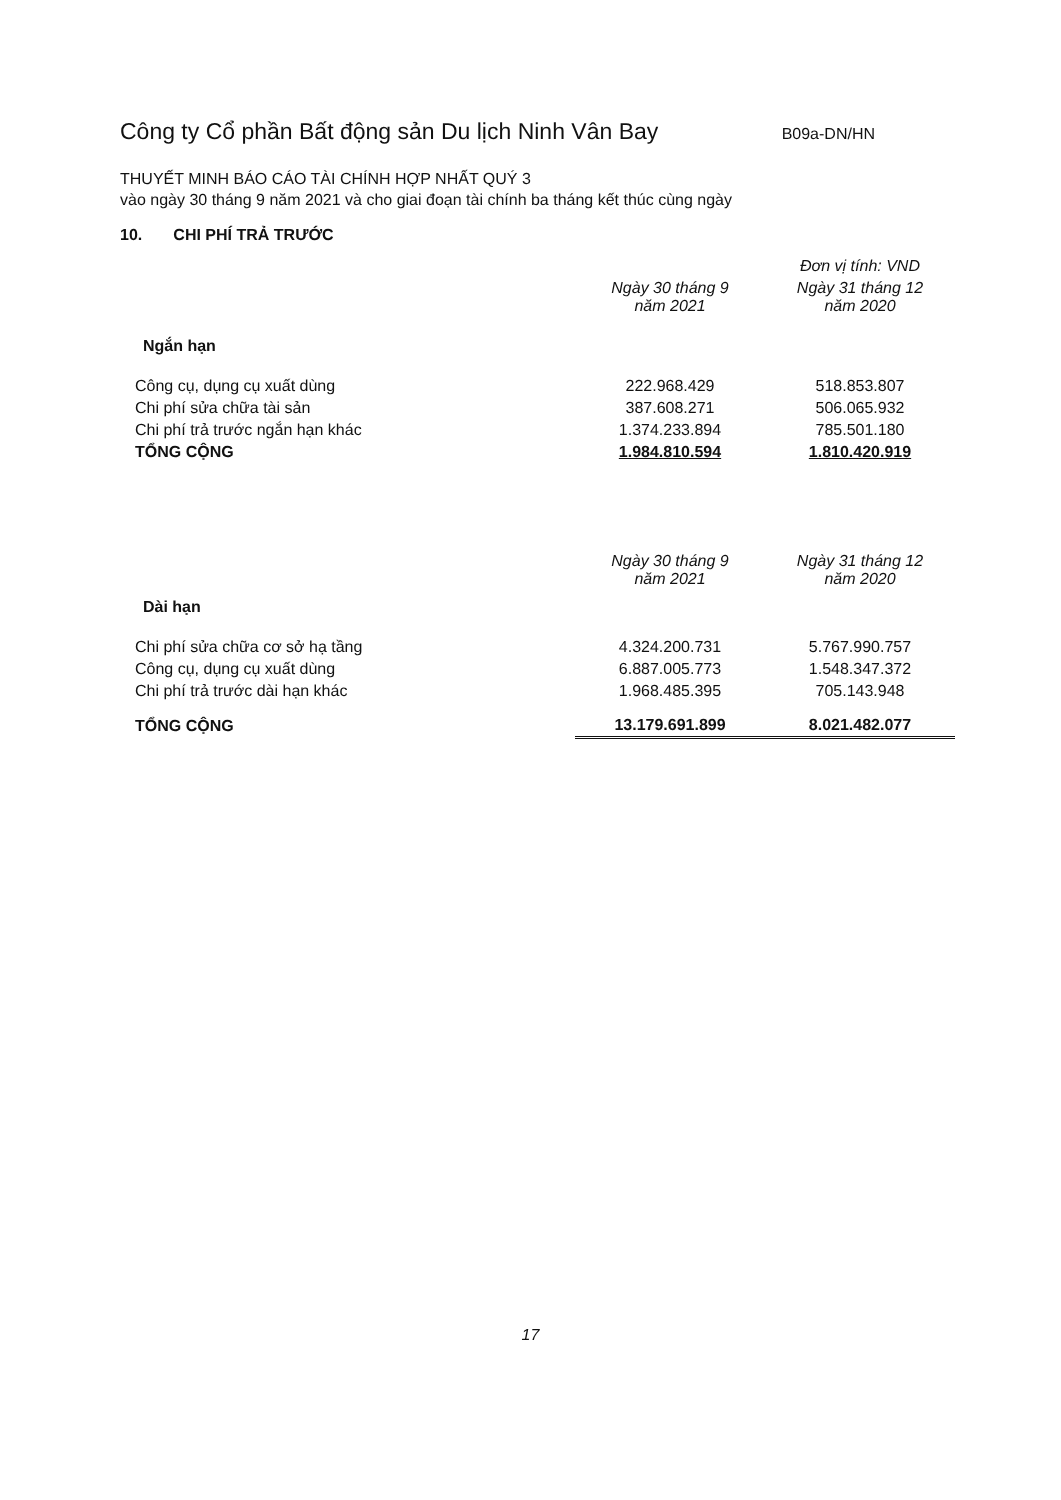Công ty Cổ phần Bất động sản Du lịch Ninh Vân Bay B09a-DN/HN
THUYẾT MINH BÁO CÁO TÀI CHÍNH HỢP NHẤT QUÝ 3
vào ngày 30 tháng 9 năm 2021 và cho giai đoạn tài chính ba tháng kết thúc cùng ngày
10. CHI PHÍ TRẢ TRƯỚC
| | | Đơn vị tính: VND |
| | Ngày 30 tháng 9 năm 2021 | Ngày 31 tháng 12 năm 2020 |
| Ngắn hạn | | |
| Công cụ, dụng cụ xuất dùng | 222.968.429 | 518.853.807 |
| Chi phí sửa chữa tài sản | 387.608.271 | 506.065.932 |
| Chi phí trả trước ngắn hạn khác | 1.374.233.894 | 785.501.180 |
| TỔNG CỘNG | 1.984.810.594 | 1.810.420.919 |
| | Ngày 30 tháng 9 năm 2021 | Ngày 31 tháng 12 năm 2020 |
| --- | --- | --- |
| Dài hạn | | |
| Chi phí sửa chữa cơ sở hạ tầng | 4.324.200.731 | 5.767.990.757 |
| Công cụ, dụng cụ xuất dùng | 6.887.005.773 | 1.548.347.372 |
| Chi phí trả trước dài hạn khác | 1.968.485.395 | 705.143.948 |
| TỔNG CỘNG | 13.179.691.899 | 8.021.482.077 |
17